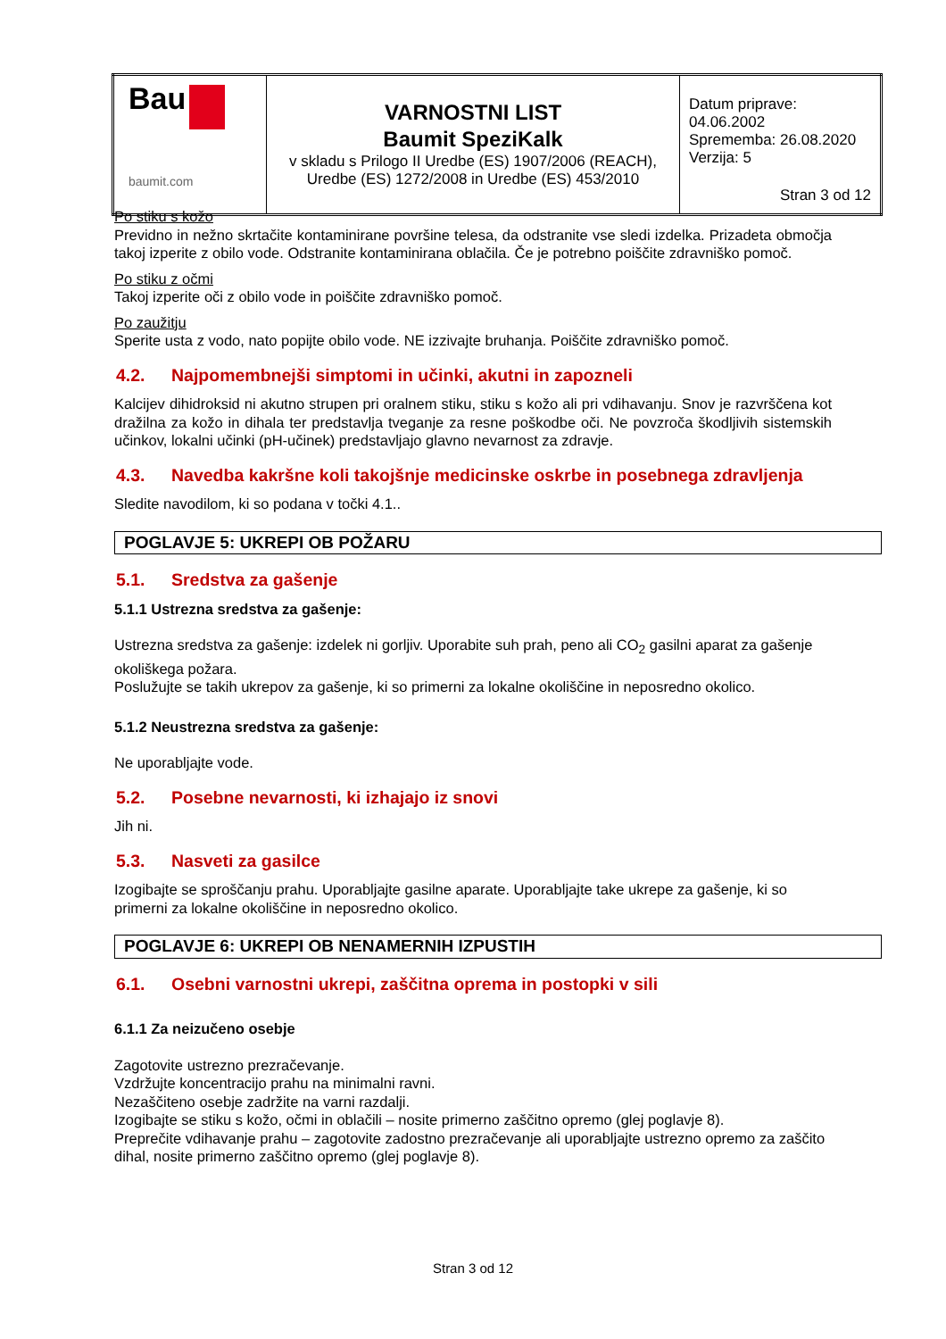| Bau baumit.com | VARNOSTNI LIST Baumit SpeziKalk v skladu s Prilogo II Uredbe (ES) 1907/2006 (REACH), Uredbe (ES) 1272/2008 in Uredbe (ES) 453/2010 | Datum priprave: 04.06.2002 Sprememba: 26.08.2020 Verzija: 5 Stran 3 od 12 |
Po stiku s kožo
Previdno in nežno skrtačite kontaminirane površine telesa, da odstranite vse sledi izdelka. Prizadeta območja takoj izperite z obilo vode. Odstranite kontaminirana oblačila. Če je potrebno poiščite zdravniško pomoč.
Po stiku z očmi
Takoj izperite oči z obilo vode in poiščite zdravniško pomoč.
Po zaužitju
Sperite usta z vodo, nato popijte obilo vode. NE izzivajte bruhanja. Poiščite zdravniško pomoč.
4.2. Najpomembnejši simptomi in učinki, akutni in zapozneli
Kalcijev dihidroksid ni akutno strupen pri oralnem stiku, stiku s kožo ali pri vdihavanju. Snov je razvrščena kot dražilna za kožo in dihala ter predstavlja tveganje za resne poškodbe oči. Ne povzroča škodljivih sistemskih učinkov, lokalni učinki (pH-učinek) predstavljajo glavno nevarnost za zdravje.
4.3. Navedba kakršne koli takojšnje medicinske oskrbe in posebnega zdravljenja
Sledite navodilom, ki so podana v točki 4.1..
POGLAVJE 5: UKREPI OB POŽARU
5.1. Sredstva za gašenje
5.1.1 Ustrezna sredstva za gašenje:
Ustrezna sredstva za gašenje: izdelek ni gorljiv. Uporabite suh prah, peno ali CO<sub>2</sub> gasilni aparat za gašenje okoliškega požara.
Poslužujte se takih ukrepov za gašenje, ki so primerni za lokalne okoliščine in neposredno okolico.
5.1.2 Neustrezna sredstva za gašenje:
Ne uporabljajte vode.
5.2. Posebne nevarnosti, ki izhajajo iz snovi
Jih ni.
5.3. Nasveti za gasilce
Izogibajte se sproščanju prahu. Uporabljajte gasilne aparate. Uporabljajte take ukrepe za gašenje, ki so primerni za lokalne okoliščine in neposredno okolico.
POGLAVJE 6: UKREPI OB NENAMERNIH IZPUSTIH
6.1. Osebni varnostni ukrepi, zaščitna oprema in postopki v sili
6.1.1 Za neizučeno osebje
Zagotovite ustrezno prezračevanje.
Vzdržujte koncentracijo prahu na minimalni ravni.
Nezaščiteno osebje zadržite na varni razdalji.
Izogibajte se stiku s kožo, očmi in oblačili – nosite primerno zaščitno opremo (glej poglavje 8).
Preprečite vdihavanje prahu – zagotovite zadostno prezračevanje ali uporabljajte ustrezno opremo za zaščito dihal, nosite primerno zaščitno opremo (glej poglavje 8).
Stran 3 od 12